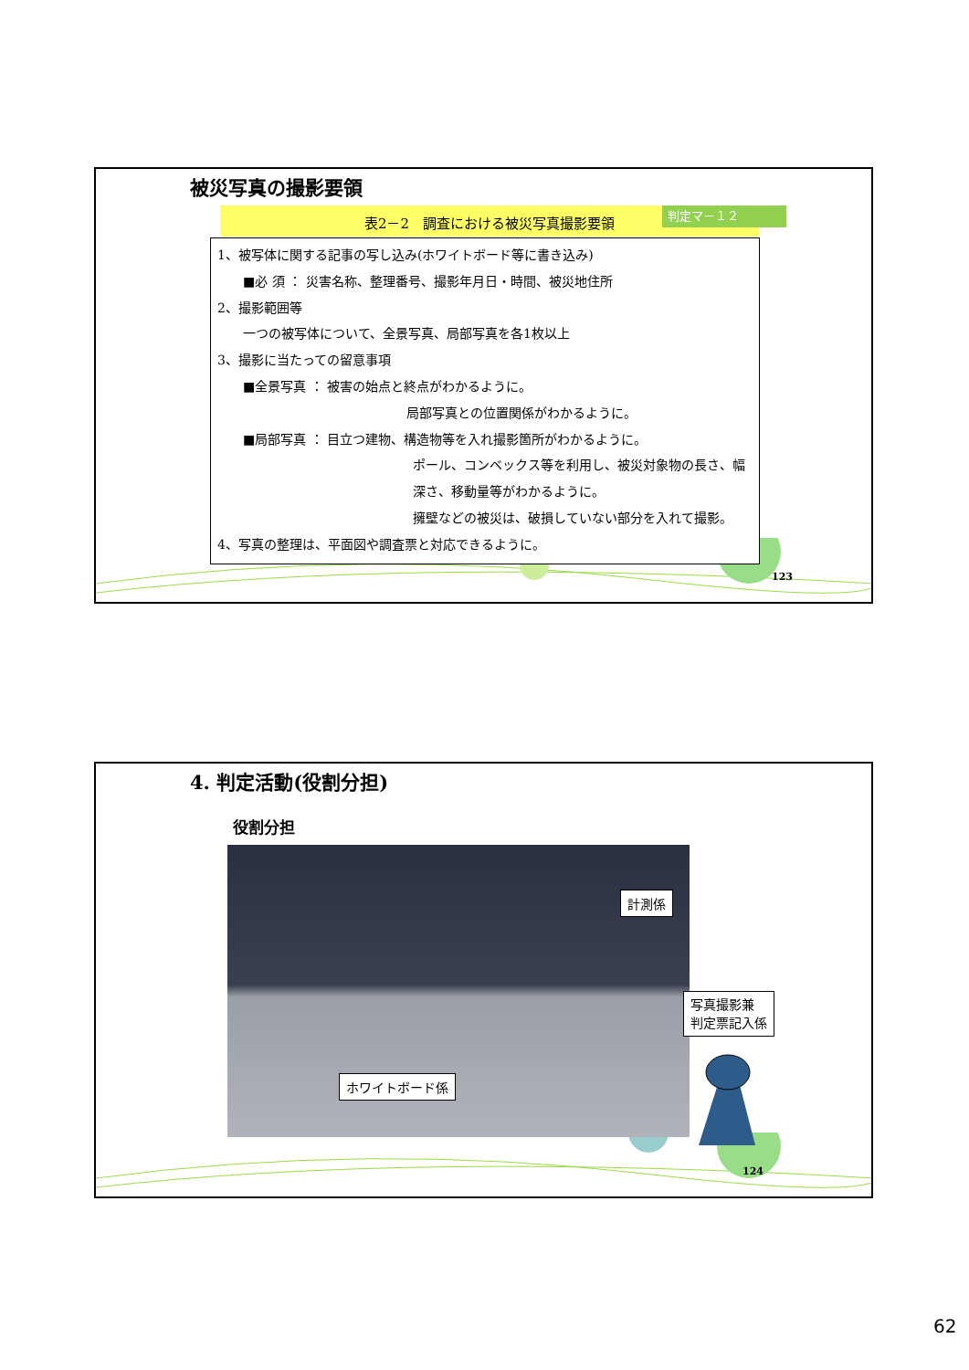被災写真の撮影要領
表2－2　調査における被災写真撮影要領 判定マ－１２
1、被写体に関する記事の写し込み(ホワイトボード等に書き込み)
　　■必 須 ： 災害名称、整理番号、撮影年月日・時間、被災地住所
2、撮影範囲等
　　一つの被写体について、全景写真、局部写真を各1枚以上
3、撮影に当たっての留意事項
　　■全景写真 ： 被害の始点と終点がわかるように。
局部写真との位置関係がわかるように。
　　■局部写真 ： 目立つ建物、構造物等を入れ撮影箇所がわかるように。
ポール、コンベックス等を利用し、被災対象物の長さ、幅
深さ、移動量等がわかるように。
擁壁などの被災は、破損していない部分を入れて撮影。
4、写真の整理は、平面図や調査票と対応できるように。
123
4. 判定活動(役割分担)
役割分担
計測係
ホワイトボード係
写真撮影兼
判定票記入係
124
62